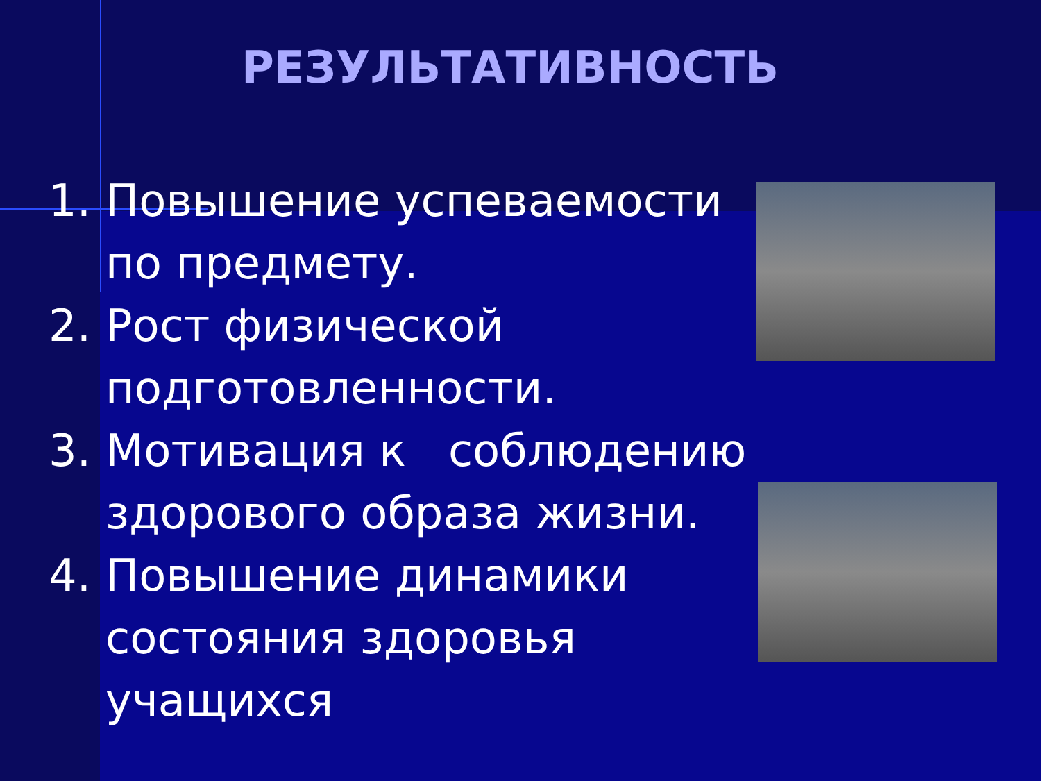РЕЗУЛЬТАТИВНОСТЬ
1. Повышение успеваемости по предмету.
2. Рост физической подготовленности.
3. Мотивация к соблюдению здорового образа жизни.
4. Повышение динамики состояния здоровья учащихся